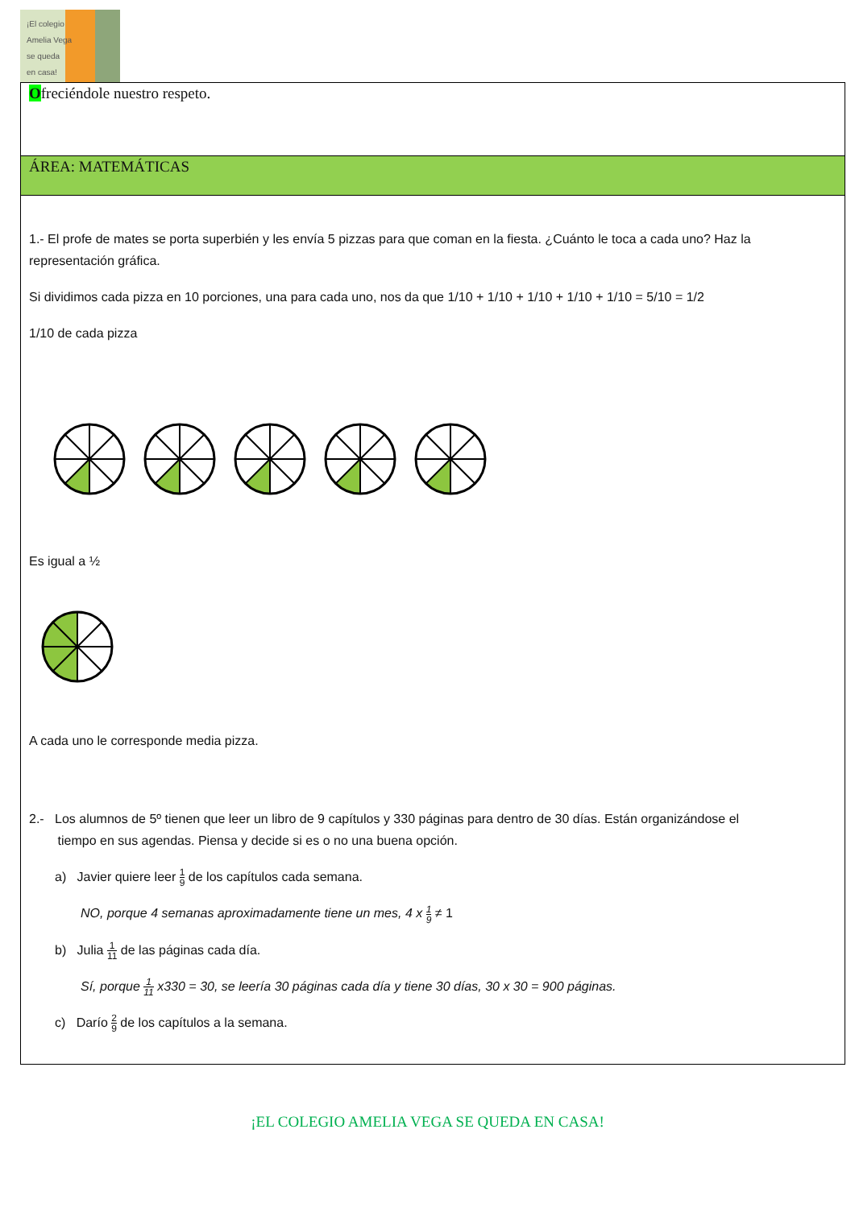¡El colegio
Amelia Vega
se queda
en casa!
Ofreciéndole nuestro respeto.
ÁREA: MATEMÁTICAS
1.- El profe de mates se porta superbién y les envía 5 pizzas para que coman en la fiesta. ¿Cuánto le toca a cada uno? Haz la representación gráfica.
Si dividimos cada pizza en 10 porciones, una para cada uno, nos da que 1/10 + 1/10 + 1/10 + 1/10 + 1/10 = 5/10 = 1/2
1/10 de cada pizza
Es igual a ½
A cada uno le corresponde media pizza.
2.- Los alumnos de 5º tienen que leer un libro de 9 capítulos y 330 páginas para dentro de 30 días. Están organizándose el
tiempo en sus agendas. Piensa y decide si es o no una buena opción.
a) Javier quiere leer 1 9 de los capítulos cada semana.
NO, porque 4 semanas aproximadamente tiene un mes, 4 x 1 9 ≠ 1
b) Julia 1 11 de las páginas cada día.
Sí, porque 1 11 x330 = 30, se leería 30 páginas cada día y tiene 30 días, 30 x 30 = 900 páginas.
c) Darío 2 9 de los capítulos a la semana.
¡EL COLEGIO AMELIA VEGA SE QUEDA EN CASA!